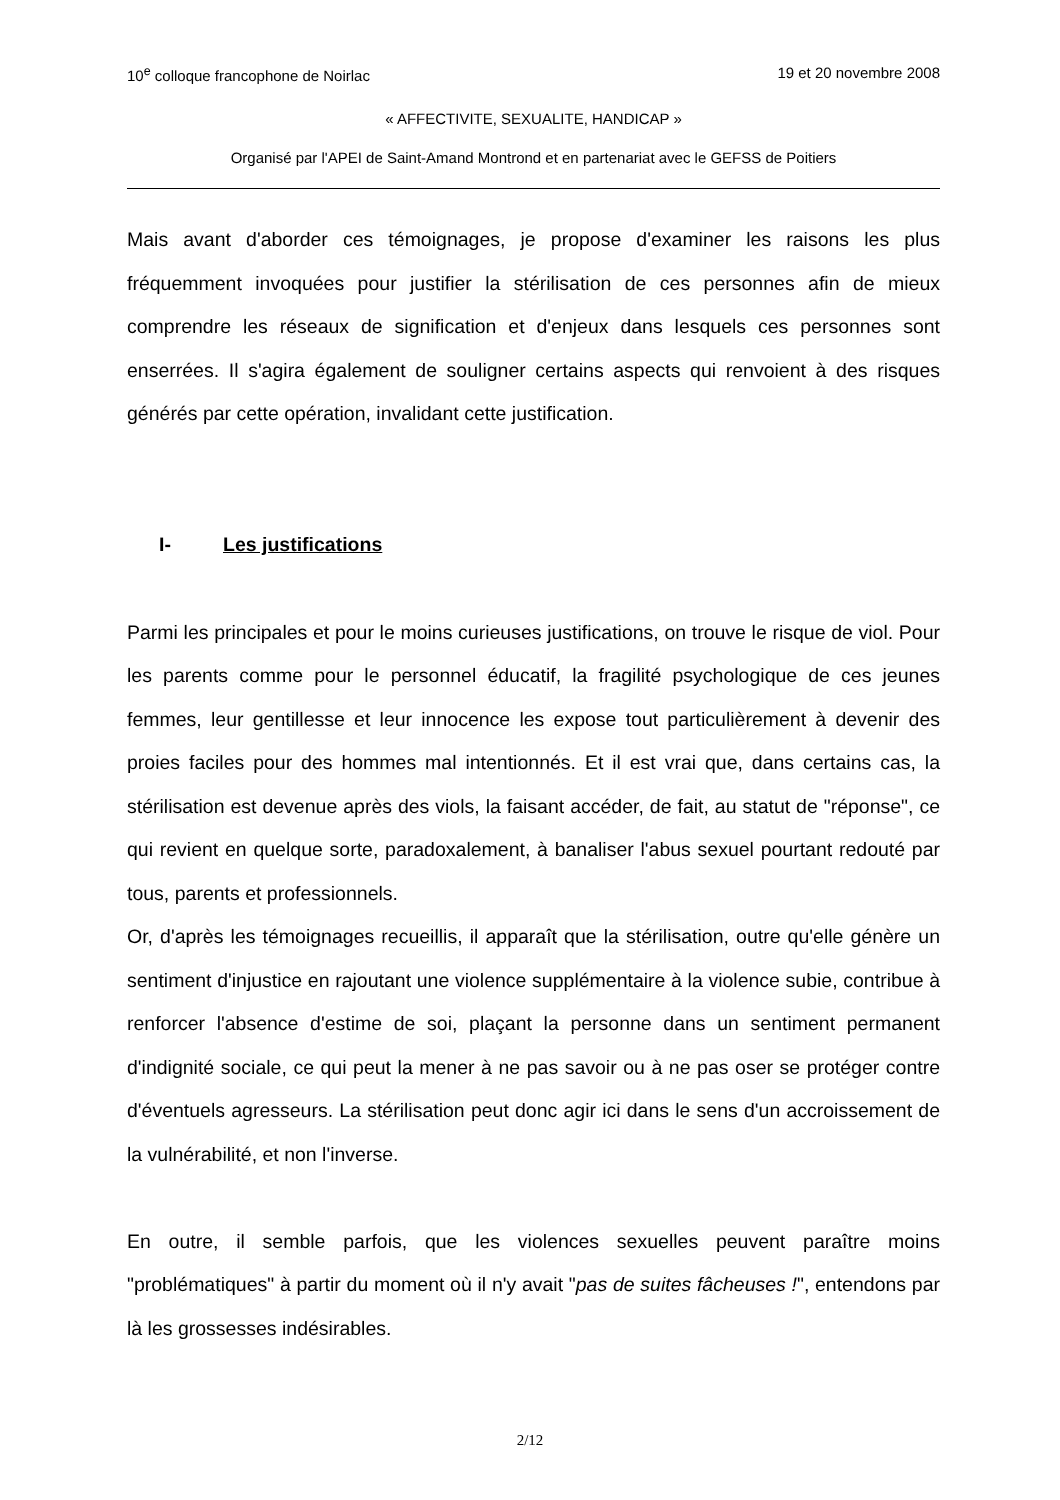10<sup>e</sup> colloque francophone de Noirlac 19 et 20 novembre 2008
« AFFECTIVITE, SEXUALITE, HANDICAP »
Organisé par l'APEI de Saint-Amand Montrond et en partenariat avec le GEFSS de Poitiers
Mais avant d'aborder ces témoignages, je propose d'examiner les raisons les plus fréquemment invoquées pour justifier la stérilisation de ces personnes afin de mieux comprendre les réseaux de signification et d'enjeux dans lesquels ces personnes sont enserrées. Il s'agira également de souligner certains aspects qui renvoient à des risques générés par cette opération, invalidant cette justification.
I- Les justifications
Parmi les principales et pour le moins curieuses justifications, on trouve le risque de viol. Pour les parents comme pour le personnel éducatif, la fragilité psychologique de ces jeunes femmes, leur gentillesse et leur innocence les expose tout particulièrement à devenir des proies faciles pour des hommes mal intentionnés. Et il est vrai que, dans certains cas, la stérilisation est devenue après des viols, la faisant accéder, de fait, au statut de "réponse", ce qui revient en quelque sorte, paradoxalement, à banaliser l'abus sexuel pourtant redouté par tous, parents et professionnels.
Or, d'après les témoignages recueillis, il apparaît que la stérilisation, outre qu'elle génère un sentiment d'injustice en rajoutant une violence supplémentaire à la violence subie, contribue à renforcer l'absence d'estime de soi, plaçant la personne dans un sentiment permanent d'indignité sociale, ce qui peut la mener à ne pas savoir ou à ne pas oser se protéger contre d'éventuels agresseurs. La stérilisation peut donc agir ici dans le sens d'un accroissement de la vulnérabilité, et non l'inverse.
En outre, il semble parfois, que les violences sexuelles peuvent paraître moins "problématiques" à partir du moment où il n'y avait "pas de suites fâcheuses !", entendons par là les grossesses indésirables.
2/12